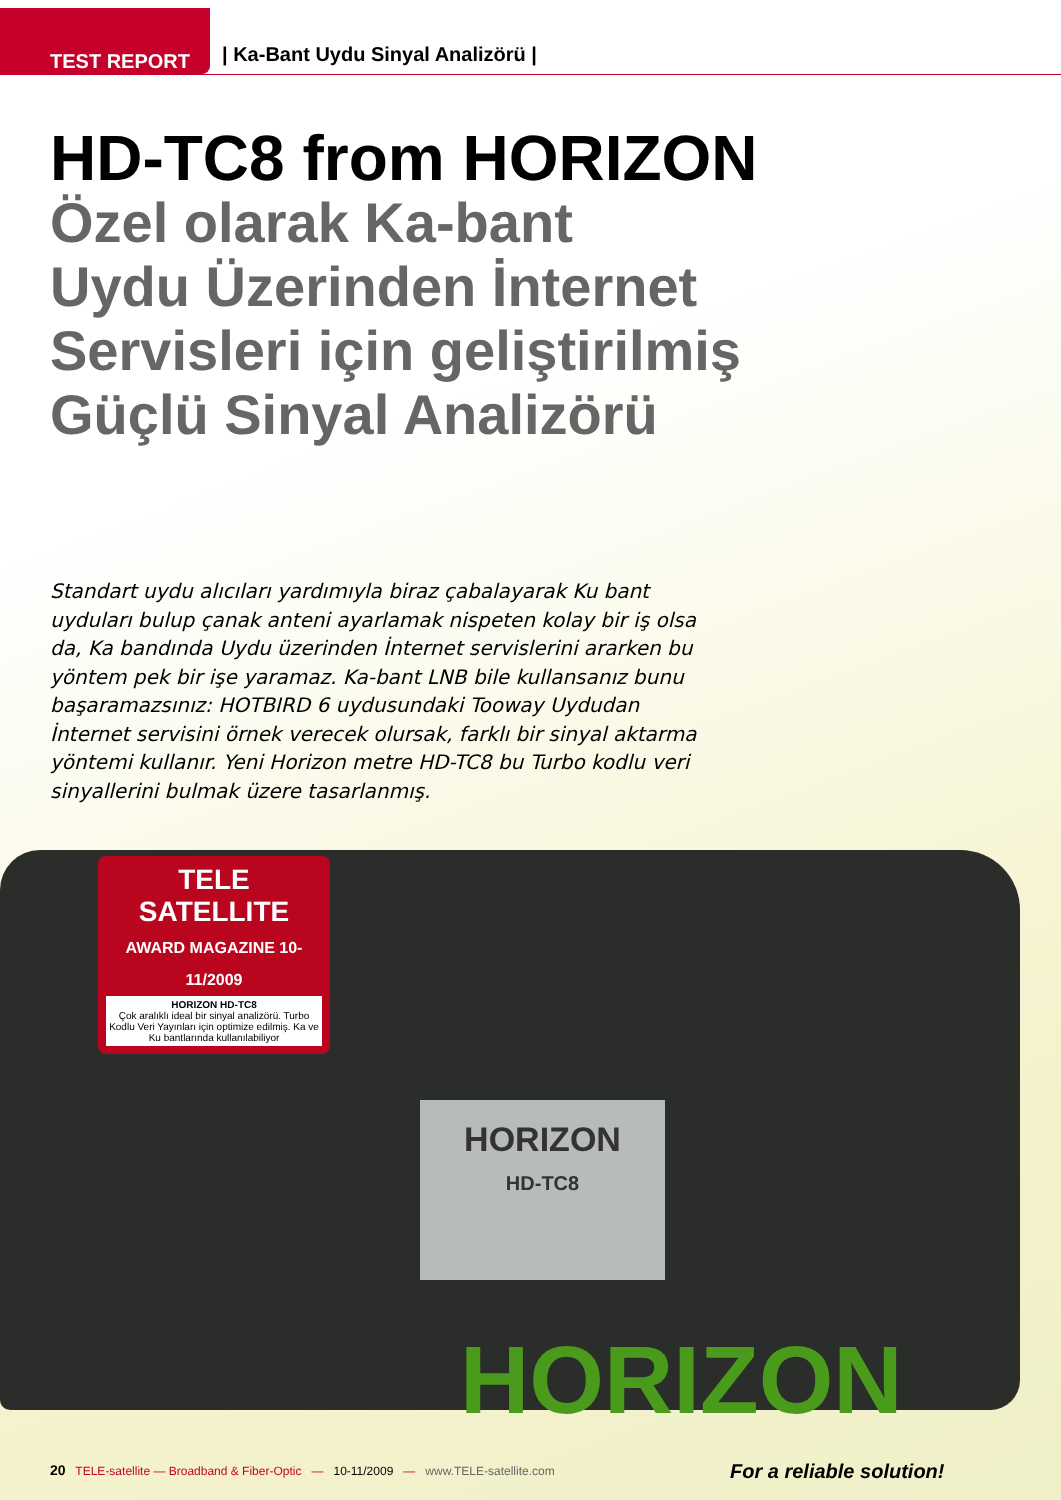TEST REPORT
| Ka-Bant Uydu Sinyal Analizörü |
HD-TC8 from HORIZON
Özel olarak Ka-bant
Uydu Üzerinden İnternet
Servisleri için geliştirilmiş
Güçlü Sinyal Analizörü
Standart uydu alıcıları yardımıyla biraz çabalayarak Ku bant uyduları bulup çanak anteni ayarlamak nispeten kolay bir iş olsa da, Ka bandında Uydu üzerinden İnternet servislerini ararken bu yöntem pek bir işe yaramaz. Ka-bant LNB bile kullansanız bunu başaramazsınız: HOTBIRD 6 uydusundaki Tooway Uydudan İnternet servisini örnek verecek olursak, farklı bir sinyal aktarma yöntemi kullanır. Yeni Horizon metre HD-TC8 bu Turbo kodlu veri sinyallerini bulmak üzere tasarlanmış.
HORIZON
HD-TC8
TELE SATELLITE
AWARD MAGAZINE 10-11/2009
HORIZON HD-TC8
Çok aralıklı ideal bir sinyal analizörü. Turbo Kodlu Veri Yayınları için optimize edilmiş. Ka ve Ku bantlarında kullanılabiliyor
HORIZON
For a reliable solution!
20 TELE-satellite — Broadband & Fiber-Optic — 10-11/2009 — www.TELE-satellite.com